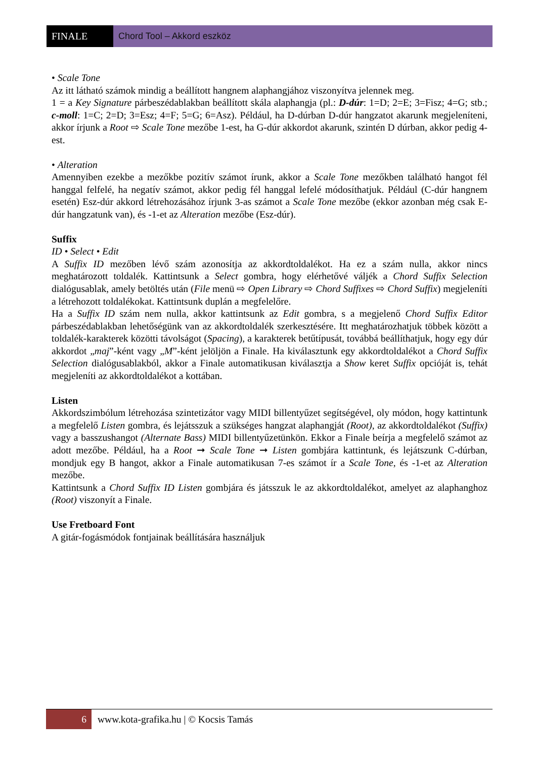FINALE Chord Tool – Akkord eszköz
• Scale Tone
Az itt látható számok mindig a beállított hangnem alaphangjához viszonyítva jelennek meg.
1 = a Key Signature párbeszédablakban beállított skála alaphangja (pl.: D-dúr: 1=D; 2=E; 3=Fisz; 4=G; stb.; c-moll: 1=C; 2=D; 3=Esz; 4=F; 5=G; 6=Asz). Például, ha D-dúrban D-dúr hangzatot akarunk megjeleníteni, akkor írjunk a Root ⇨ Scale Tone mezőbe 1-est, ha G-dúr akkordot akarunk, szintén D dúrban, akkor pedig 4-est.
• Alteration
Amennyiben ezekbe a mezőkbe pozitív számot írunk, akkor a Scale Tone mezőkben található hangot fél hanggal felfelé, ha negatív számot, akkor pedig fél hanggal lefelé módosíthatjuk. Például (C-dúr hangnem esetén) Esz-dúr akkord létrehozásához írjunk 3-as számot a Scale Tone mezőbe (ekkor azonban még csak E-dúr hangzatunk van), és -1-et az Alteration mezőbe (Esz-dúr).
Suffix
ID • Select • Edit
A Suffix ID mezőben lévő szám azonosítja az akkordtoldalékot. Ha ez a szám nulla, akkor nincs meghatározott toldalék. Kattintsunk a Select gombra, hogy elérhetővé váljék a Chord Suffix Selection dialógusablak, amely betöltés után (File menü ⇨ Open Library ⇨ Chord Suffixes ⇨ Chord Suffix) megjeleníti a létrehozott toldalékokat. Kattintsunk duplán a megfelelőre.
Ha a Suffix ID szám nem nulla, akkor kattintsunk az Edit gombra, s a megjelenő Chord Suffix Editor párbeszédablakban lehetőségünk van az akkordtoldalék szerkesztésére. Itt meghatározhatjuk többek között a toldalék-karakterek közötti távolságot (Spacing), a karakterek betűtípusát, továbbá beállíthatjuk, hogy egy dúr akkordot „maj”-ként vagy „M”-ként jelöljön a Finale. Ha kiválasztunk egy akkordtoldalékot a Chord Suffix Selection dialógusablakból, akkor a Finale automatikusan kiválasztja a Show keret Suffix opcióját is, tehát megjeleníti az akkordtoldalékot a kottában.
Listen
Akkordszimbólum létrehozása szintetizátor vagy MIDI billentyűzet segítségével, oly módon, hogy kattintunk a megfelelő Listen gombra, és lejátsszuk a szükséges hangzat alaphangját (Root), az akkordtoldalékot (Suffix) vagy a basszushangot (Alternate Bass) MIDI billentyűzetünkön. Ekkor a Finale beírja a megfelelő számot az adott mezőbe. Például, ha a Root ➞ Scale Tone ➞ Listen gombjára kattintunk, és lejátszunk C-dúrban, mondjuk egy B hangot, akkor a Finale automatikusan 7-es számot ír a Scale Tone, és -1-et az Alteration mezőbe.
Kattintsunk a Chord Suffix ID Listen gombjára és játsszuk le az akkordtoldalékot, amelyet az alaphanghoz (Root) viszonyít a Finale.
Use Fretboard Font
A gitár-fogásmódok fontjainak beállítására használjuk
6
www.kota-grafika.hu | © Kocsis Tamás